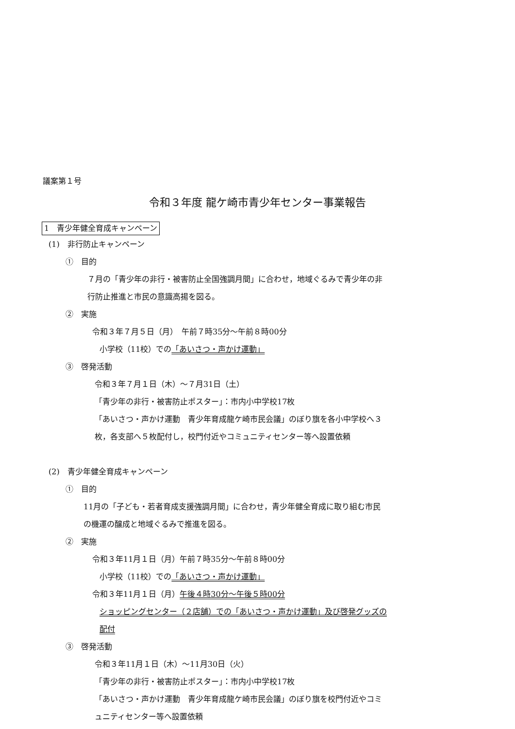議案第１号
令和３年度 龍ケ崎市青少年センター事業報告
1　青少年健全育成キャンペーン
(1)　非行防止キャンペーン
①　目的
７月の「青少年の非行・被害防止全国強調月間」に合わせ，地域ぐるみで青少年の非
行防止推進と市民の意識高揚を図る。
②　実施
令和３年７月５日（月）　午前７時35分～午前８時00分
小学校（11校）での「あいさつ・声かけ運動」
③　啓発活動
令和３年７月１日（木）～７月31日（土）
「青少年の非行・被害防止ポスター」：市内小中学校17枚
「あいさつ・声かけ運動　青少年育成龍ケ崎市民会議」のぼり旗を各小中学校へ３
枚，各支部へ５枚配付し，校門付近やコミュニティセンター等へ設置依頼
(2)　青少年健全育成キャンペーン
①　目的
11月の「子ども・若者育成支援強調月間」に合わせ，青少年健全育成に取り組む市民
の機運の醸成と地域ぐるみで推進を図る。
②　実施
令和３年11月１日（月）午前７時35分～午前８時00分
小学校（11校）での「あいさつ・声かけ運動」
令和３年11月１日（月）午後４時30分～午後５時00分
ショッピングセンター（２店舗）での「あいさつ・声かけ運動」及び啓発グッズの
配付
③　啓発活動
令和３年11月１日（木）～11月30日（火）
「青少年の非行・被害防止ポスター」：市内小中学校17枚
「あいさつ・声かけ運動　青少年育成龍ケ崎市民会議」のぼり旗を校門付近やコミ
ュニティセンター等へ設置依頼